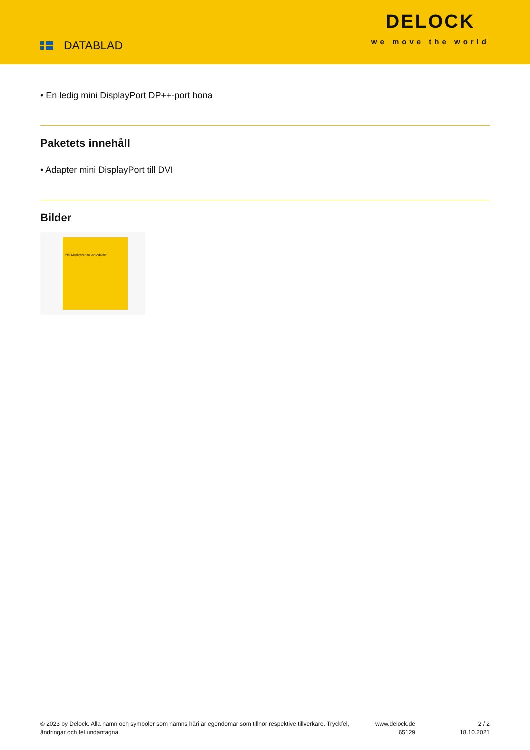DATABLAD
DELOCK
we move the world
• En ledig mini DisplayPort DP++-port hona
Paketets innehåll
• Adapter mini DisplayPort till DVI
Bilder
mini DisplayPort to DVI Adapter
© 2023 by Delock. Alla namn och symboler som nämns häri är egendomar som tillhör respektive tillverkare. Tryckfel, ändringar och fel undantagna.
www.delock.de
65129
2 / 2
18.10.2021